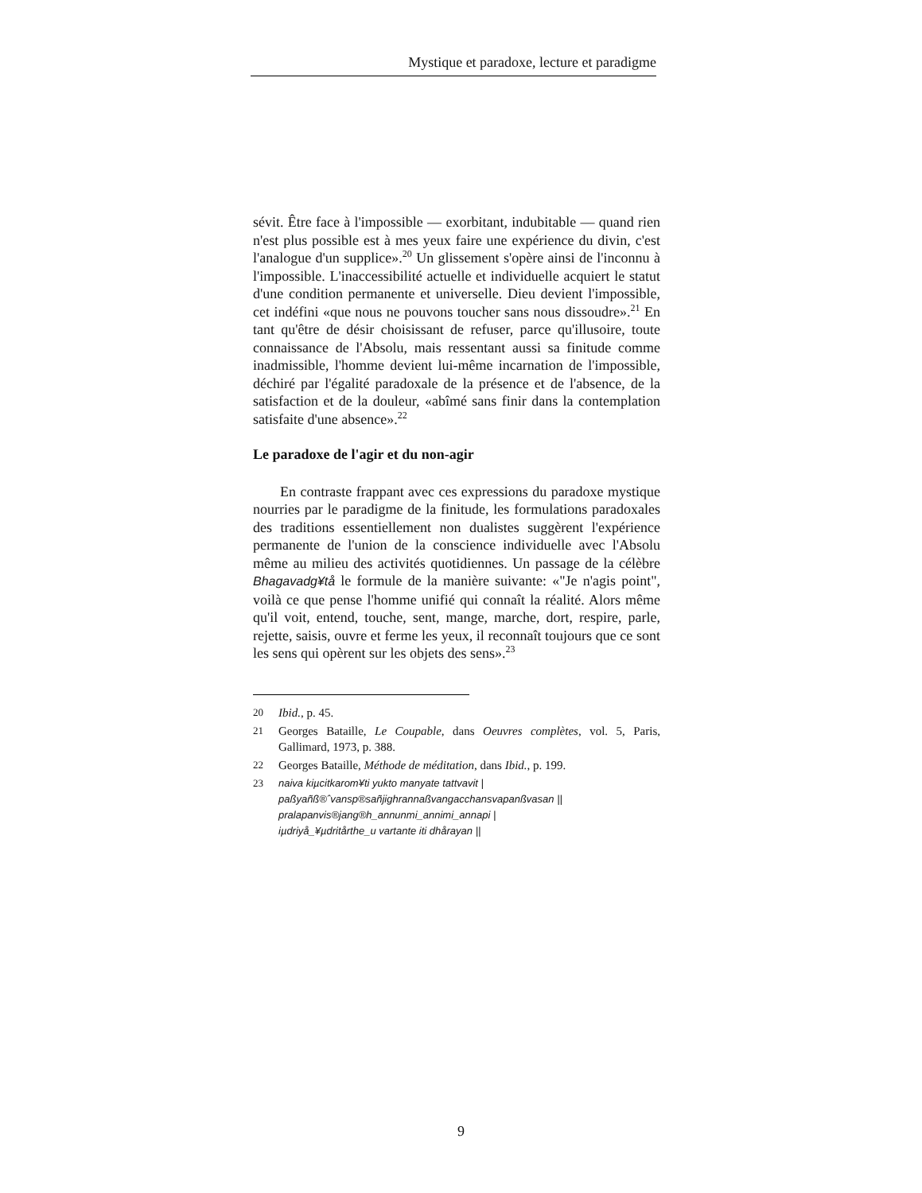Mystique et paradoxe, lecture et paradigme
sévit. Être face à l'impossible — exorbitant, indubitable — quand rien n'est plus possible est à mes yeux faire une expérience du divin, c'est l'analogue d'un supplice».<sup>20</sup> Un glissement s'opère ainsi de l'inconnu à l'impossible. L'inaccessibilité actuelle et individuelle acquiert le statut d'une condition permanente et universelle. Dieu devient l'impossible, cet indéfini «que nous ne pouvons toucher sans nous dissoudre».<sup>21</sup> En tant qu'être de désir choisissant de refuser, parce qu'illusoire, toute connaissance de l'Absolu, mais ressentant aussi sa finitude comme inadmissible, l'homme devient lui-même incarnation de l'impossible, déchiré par l'égalité paradoxale de la présence et de l'absence, de la satisfaction et de la douleur, «abîmé sans finir dans la contemplation satisfaite d'une absence».<sup>22</sup>
Le paradoxe de l'agir et du non-agir
En contraste frappant avec ces expressions du paradoxe mystique nourries par le paradigme de la finitude, les formulations paradoxales des traditions essentiellement non dualistes suggèrent l'expérience permanente de l'union de la conscience individuelle avec l'Absolu même au milieu des activités quotidiennes. Un passage de la célèbre Bhagavadg¥tå le formule de la manière suivante: «"Je n'agis point", voilà ce que pense l'homme unifié qui connaît la réalité. Alors même qu'il voit, entend, touche, sent, mange, marche, dort, respire, parle, rejette, saisis, ouvre et ferme les yeux, il reconnaît toujours que ce sont les sens qui opèrent sur les objets des sens».<sup>23</sup>
20 Ibid., p. 45.
21 Georges Bataille, Le Coupable, dans Oeuvres complètes, vol. 5, Paris, Gallimard, 1973, p. 388.
22 Georges Bataille, Méthode de méditation, dans Ibid., p. 199.
23 naiva kiµcitkarom¥ti yukto manyate tattvavit |
paßyañß®ˆvansp®sañjighrannaßvangacchansvapanßvasan ||
pralapanvis®jang®h_annunmi_annimi_annapi |
iµdriyå_¥µdritårthe_u vartante iti dhårayan ||
9